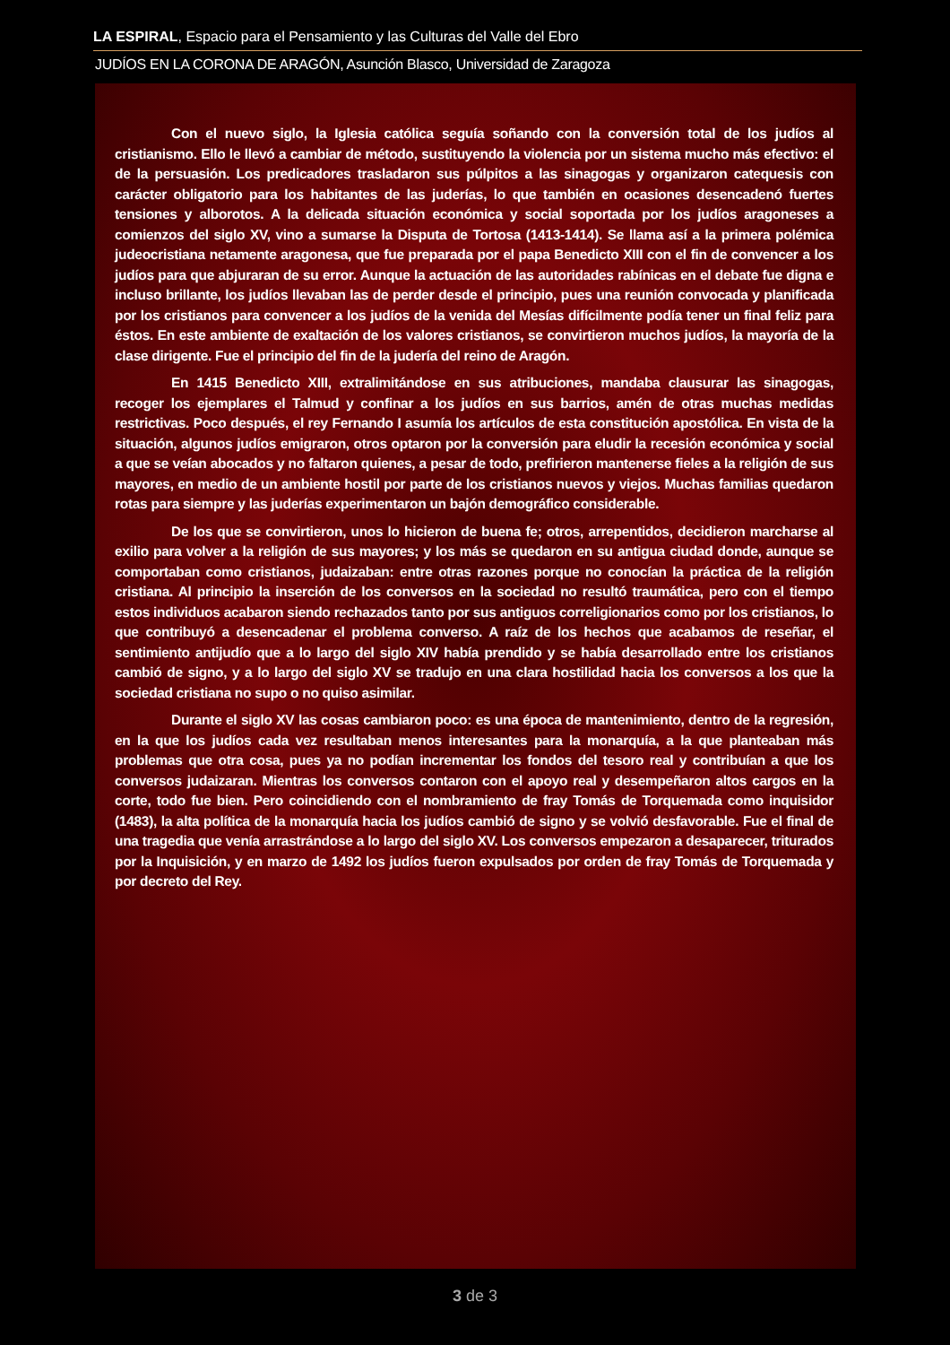LA ESPIRAL, Espacio para el Pensamiento y las Culturas del Valle del Ebro
JUDÍOS EN LA CORONA DE ARAGÓN, Asunción Blasco, Universidad de Zaragoza
Con el nuevo siglo, la Iglesia católica seguía soñando con la conversión total de los judíos al cristianismo. Ello le llevó a cambiar de método, sustituyendo la violencia por un sistema mucho más efectivo: el de la persuasión. Los predicadores trasladaron sus púlpitos a las sinagogas y organizaron catequesis con carácter obligatorio para los habitantes de las juderías, lo que también en ocasiones desencadenó fuertes tensiones y alborotos. A la delicada situación económica y social soportada por los judíos aragoneses a comienzos del siglo XV, vino a sumarse la Disputa de Tortosa (1413-1414). Se llama así a la primera polémica judeocristiana netamente aragonesa, que fue preparada por el papa Benedicto XIII con el fin de convencer a los judíos para que abjuraran de su error. Aunque la actuación de las autoridades rabínicas en el debate fue digna e incluso brillante, los judíos llevaban las de perder desde el principio, pues una reunión convocada y planificada por los cristianos para convencer a los judíos de la venida del Mesías difícilmente podía tener un final feliz para éstos. En este ambiente de exaltación de los valores cristianos, se convirtieron muchos judíos, la mayoría de la clase dirigente. Fue el principio del fin de la judería del reino de Aragón.
En 1415 Benedicto XIII, extralimitándose en sus atribuciones, mandaba clausurar las sinagogas, recoger los ejemplares el Talmud y confinar a los judíos en sus barrios, amén de otras muchas medidas restrictivas. Poco después, el rey Fernando I asumía los artículos de esta constitución apostólica. En vista de la situación, algunos judíos emigraron, otros optaron por la conversión para eludir la recesión económica y social a que se veían abocados y no faltaron quienes, a pesar de todo, prefirieron mantenerse fieles a la religión de sus mayores, en medio de un ambiente hostil por parte de los cristianos nuevos y viejos. Muchas familias quedaron rotas para siempre y las juderías experimentaron un bajón demográfico considerable.
De los que se convirtieron, unos lo hicieron de buena fe; otros, arrepentidos, decidieron marcharse al exilio para volver a la religión de sus mayores; y los más se quedaron en su antigua ciudad donde, aunque se comportaban como cristianos, judaizaban: entre otras razones porque no conocían la práctica de la religión cristiana. Al principio la inserción de los conversos en la sociedad no resultó traumática, pero con el tiempo estos individuos acabaron siendo rechazados tanto por sus antiguos correligionarios como por los cristianos, lo que contribuyó a desencadenar el problema converso. A raíz de los hechos que acabamos de reseñar, el sentimiento antijudío que a lo largo del siglo XIV había prendido y se había desarrollado entre los cristianos cambió de signo, y a lo largo del siglo XV se tradujo en una clara hostilidad hacia los conversos a los que la sociedad cristiana no supo o no quiso asimilar.
Durante el siglo XV las cosas cambiaron poco: es una época de mantenimiento, dentro de la regresión, en la que los judíos cada vez resultaban menos interesantes para la monarquía, a la que planteaban más problemas que otra cosa, pues ya no podían incrementar los fondos del tesoro real y contribuían a que los conversos judaizaran. Mientras los conversos contaron con el apoyo real y desempeñaron altos cargos en la corte, todo fue bien. Pero coincidiendo con el nombramiento de fray Tomás de Torquemada como inquisidor (1483), la alta política de la monarquía hacia los judíos cambió de signo y se volvió desfavorable. Fue el final de una tragedia que venía arrastrándose a lo largo del siglo XV. Los conversos empezaron a desaparecer, triturados por la Inquisición, y en marzo de 1492 los judíos fueron expulsados por orden de fray Tomás de Torquemada y por decreto del Rey.
3 de 3